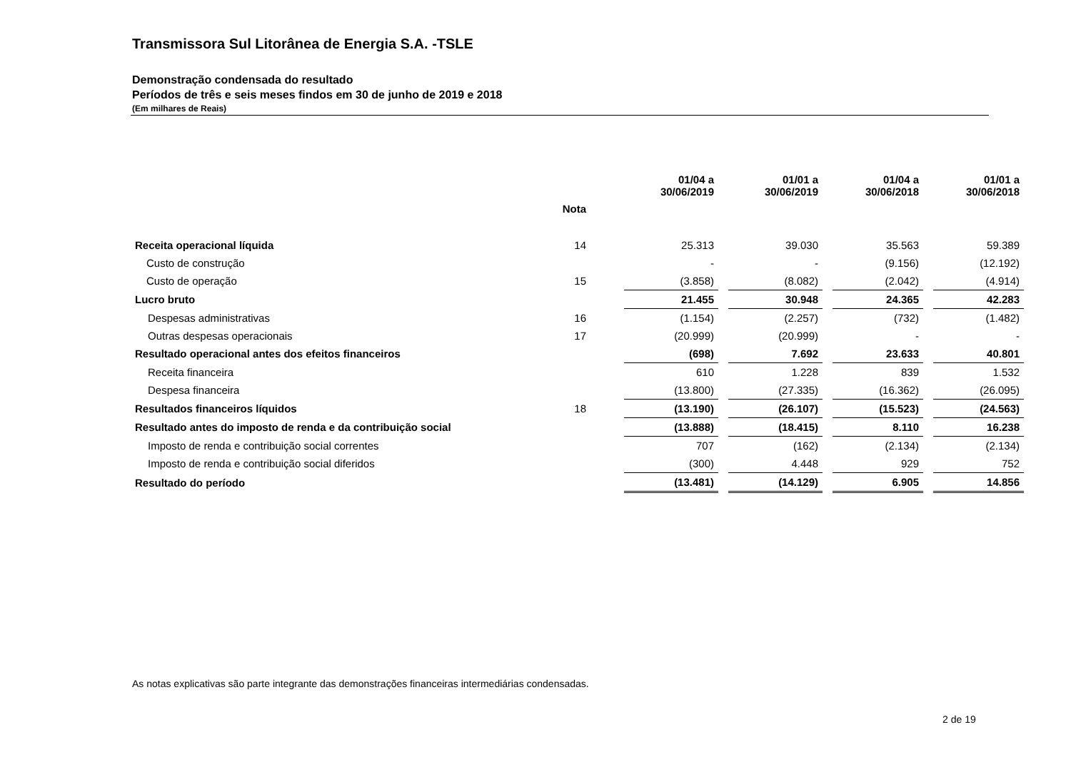Transmissora Sul Litorânea de Energia S.A. -TSLE
Demonstração condensada do resultado
Períodos de três e seis meses findos em 30 de junho de 2019 e 2018
(Em milhares de Reais)
| | | | 01/04 a 30/06/2019 | | 01/01 a 30/06/2019 | | 01/04 a 30/06/2018 | | 01/01 a 30/06/2018 |
| --- | --- | --- | --- | --- | --- | --- | --- | --- | --- |
| | Nota | | | | | | | | |
| Receita operacional líquida | 14 | | 25.313 | | 39.030 | | 35.563 | | 59.389 |
| Custo de construção | | | - | | - | | (9.156) | | (12.192) |
| Custo de operação | 15 | | (3.858) | | (8.082) | | (2.042) | | (4.914) |
| Lucro bruto | | | 21.455 | | 30.948 | | 24.365 | | 42.283 |
| Despesas administrativas | 16 | | (1.154) | | (2.257) | | (732) | | (1.482) |
| Outras despesas operacionais | 17 | | (20.999) | | (20.999) | | - | | - |
| Resultado operacional antes dos efeitos financeiros | | | (698) | | 7.692 | | 23.633 | | 40.801 |
| Receita financeira | | | 610 | | 1.228 | | 839 | | 1.532 |
| Despesa financeira | | | (13.800) | | (27.335) | | (16.362) | | (26.095) |
| Resultados financeiros líquidos | 18 | | (13.190) | | (26.107) | | (15.523) | | (24.563) |
| Resultado antes do imposto de renda e da contribuição social | | | (13.888) | | (18.415) | | 8.110 | | 16.238 |
| Imposto de renda e contribuição social correntes | | | 707 | | (162) | | (2.134) | | (2.134) |
| Imposto de renda e contribuição social diferidos | | | (300) | | 4.448 | | 929 | | 752 |
| Resultado do período | | | (13.481) | | (14.129) | | 6.905 | | 14.856 |
As notas explicativas são parte integrante das demonstrações financeiras intermediárias condensadas.
2 de 19